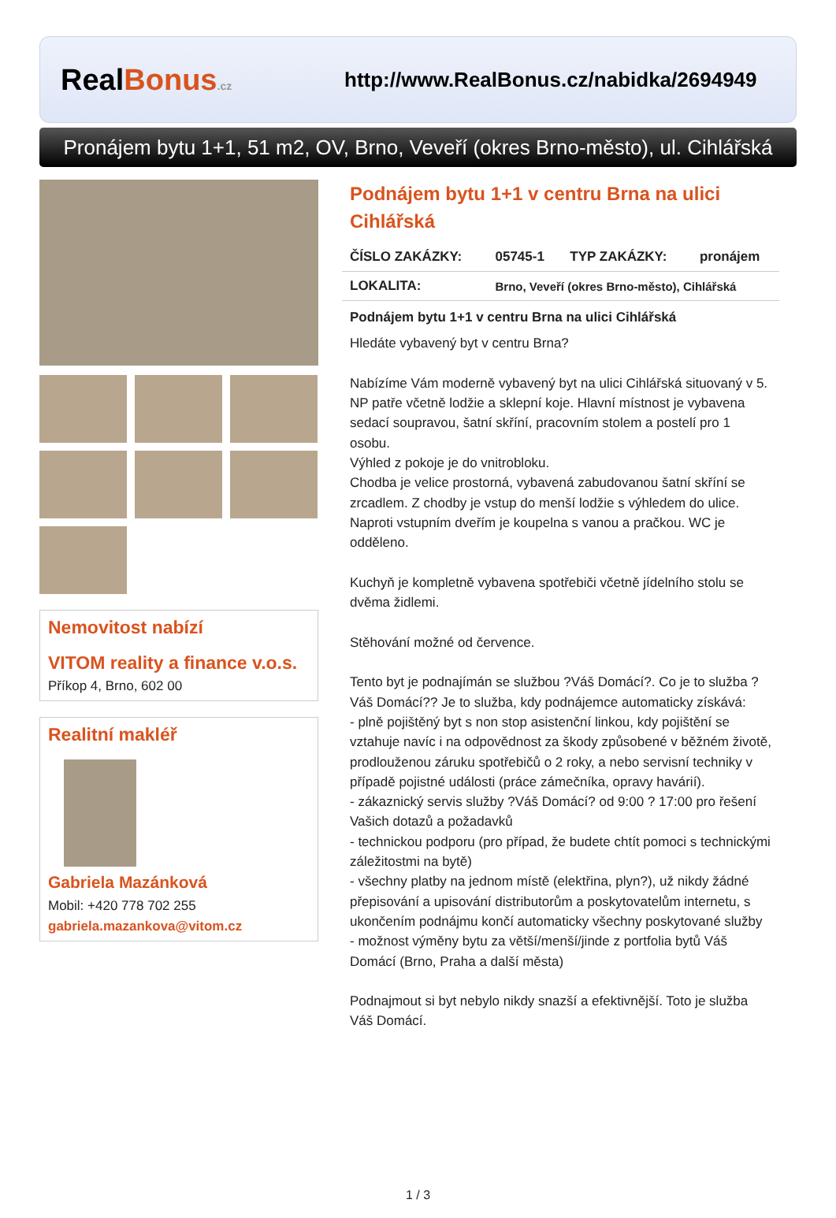Real Bonus.cz
http://www.RealBonus.cz/nabidka/2694949
Pronájem bytu 1+1, 51 m2, OV, Brno, Veveří (okres Brno-město), ul. Cihlářská
Nemovitost nabízí
VITOM reality a finance v.o.s.
Příkop 4, Brno, 602 00
Realitní makléř
Gabriela Mazánková
Mobil: +420 778 702 255
gabriela.mazankova@vitom.cz
Podnájem bytu 1+1 v centru Brna na ulici Cihlářská
| ČÍSLO ZAKÁZKY: | 05745-1 | TYP ZAKÁZKY: | pronájem |
| LOKALITA: | Brno, Veveří (okres Brno-město), Cihlářská | | |
Podnájem bytu 1+1 v centru Brna na ulici Cihlářská
Hledáte vybavený byt v centru Brna?
Nabízíme Vám moderně vybavený byt na ulici Cihlářská situovaný v 5. NP patře včetně lodžie a sklepní koje. Hlavní místnost je vybavena sedací soupravou, šatní skříní, pracovním stolem a postelí pro 1 osobu.
Výhled z pokoje je do vnitrobloku.
Chodba je velice prostorná, vybavená zabudovanou šatní skříní se zrcadlem. Z chodby je vstup do menší lodžie s výhledem do ulice. Naproti vstupním dveřím je koupelna s vanou a pračkou. WC je odděleno.
Kuchyň je kompletně vybavena spotřebiči včetně jídelního stolu se dvěma židlemi.
Stěhování možné od července.
Tento byt je podnajímán se službou ?Váš Domácí?. Co je to služba ?Váš Domácí?? Je to služba, kdy podnájemce automaticky získává:
- plně pojištěný byt s non stop asistenční linkou, kdy pojištění se vztahuje navíc i na odpovědnost za škody způsobené v běžném životě, prodlouženou záruku spotřebičů o 2 roky, a nebo servisní techniky v případě pojistné události (práce zámečníka, opravy havárií).
- zákaznický servis služby ?Váš Domácí? od 9:00 ? 17:00 pro řešení Vašich dotazů a požadavků
- technickou podporu (pro případ, že budete chtít pomoci s technickými záležitostmi na bytě)
- všechny platby na jednom místě (elektřina, plyn?), už nikdy žádné přepisování a upisování distributorům a poskytovatelům internetu, s ukončením podnájmu končí automaticky všechny poskytované služby
- možnost výměny bytu za větší/menší/jinde z portfolia bytů Váš Domácí (Brno, Praha a další města)
Podnajmout si byt nebylo nikdy snazší a efektivnější. Toto je služba Váš Domácí.
1 / 3